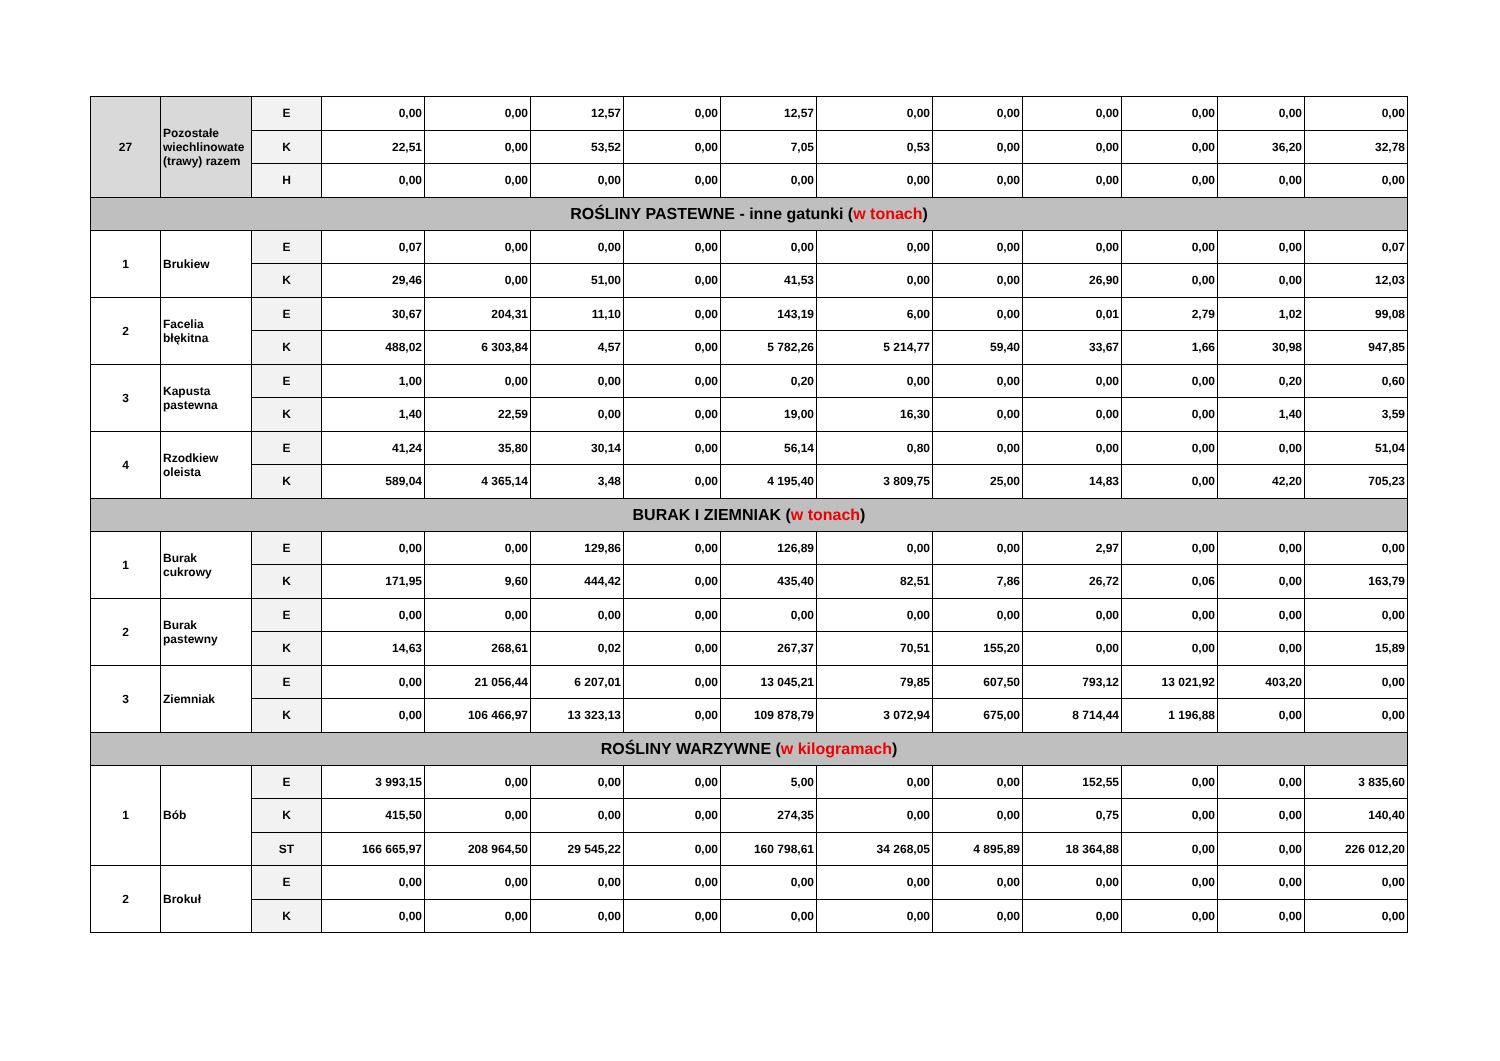| 27 | Pozostałe wiechlinowate (trawy) razem | E | 0,00 | 0,00 | 12,57 | 0,00 | 12,57 | 0,00 | 0,00 | 0,00 | 0,00 | 0,00 | 0,00 |
| | | K | 22,51 | 0,00 | 53,52 | 0,00 | 7,05 | 0,53 | 0,00 | 0,00 | 0,00 | 36,20 | 32,78 |
| | | H | 0,00 | 0,00 | 0,00 | 0,00 | 0,00 | 0,00 | 0,00 | 0,00 | 0,00 | 0,00 | 0,00 |
| ROŚLINY PASTEWNE - inne gatunki ( w tonach ) | | | | | | | | | | | | | |
| 1 | Brukiew | E | 0,07 | 0,00 | 0,00 | 0,00 | 0,00 | 0,00 | 0,00 | 0,00 | 0,00 | 0,00 | 0,07 |
| | | K | 29,46 | 0,00 | 51,00 | 0,00 | 41,53 | 0,00 | 0,00 | 26,90 | 0,00 | 0,00 | 12,03 |
| 2 | Facelia błękitna | E | 30,67 | 204,31 | 11,10 | 0,00 | 143,19 | 6,00 | 0,00 | 0,01 | 2,79 | 1,02 | 99,08 |
| | | K | 488,02 | 6 303,84 | 4,57 | 0,00 | 5 782,26 | 5 214,77 | 59,40 | 33,67 | 1,66 | 30,98 | 947,85 |
| 3 | Kapusta pastewna | E | 1,00 | 0,00 | 0,00 | 0,00 | 0,20 | 0,00 | 0,00 | 0,00 | 0,00 | 0,20 | 0,60 |
| | | K | 1,40 | 22,59 | 0,00 | 0,00 | 19,00 | 16,30 | 0,00 | 0,00 | 0,00 | 1,40 | 3,59 |
| 4 | Rzodkiew oleista | E | 41,24 | 35,80 | 30,14 | 0,00 | 56,14 | 0,80 | 0,00 | 0,00 | 0,00 | 0,00 | 51,04 |
| | | K | 589,04 | 4 365,14 | 3,48 | 0,00 | 4 195,40 | 3 809,75 | 25,00 | 14,83 | 0,00 | 42,20 | 705,23 |
| BURAK I ZIEMNIAK ( w tonach ) | | | | | | | | | | | | | |
| 1 | Burak cukrowy | E | 0,00 | 0,00 | 129,86 | 0,00 | 126,89 | 0,00 | 0,00 | 2,97 | 0,00 | 0,00 | 0,00 |
| | | K | 171,95 | 9,60 | 444,42 | 0,00 | 435,40 | 82,51 | 7,86 | 26,72 | 0,06 | 0,00 | 163,79 |
| 2 | Burak pastewny | E | 0,00 | 0,00 | 0,00 | 0,00 | 0,00 | 0,00 | 0,00 | 0,00 | 0,00 | 0,00 | 0,00 |
| | | K | 14,63 | 268,61 | 0,02 | 0,00 | 267,37 | 70,51 | 155,20 | 0,00 | 0,00 | 0,00 | 15,89 |
| 3 | Ziemniak | E | 0,00 | 21 056,44 | 6 207,01 | 0,00 | 13 045,21 | 79,85 | 607,50 | 793,12 | 13 021,92 | 403,20 | 0,00 |
| | | K | 0,00 | 106 466,97 | 13 323,13 | 0,00 | 109 878,79 | 3 072,94 | 675,00 | 8 714,44 | 1 196,88 | 0,00 | 0,00 |
| ROŚLINY WARZYWNE ( w kilogramach ) | | | | | | | | | | | | | |
| 1 | Bób | E | 3 993,15 | 0,00 | 0,00 | 0,00 | 5,00 | 0,00 | 0,00 | 152,55 | 0,00 | 0,00 | 3 835,60 |
| | | K | 415,50 | 0,00 | 0,00 | 0,00 | 274,35 | 0,00 | 0,00 | 0,75 | 0,00 | 0,00 | 140,40 |
| | | ST | 166 665,97 | 208 964,50 | 29 545,22 | 0,00 | 160 798,61 | 34 268,05 | 4 895,89 | 18 364,88 | 0,00 | 0,00 | 226 012,20 |
| 2 | Brokuł | E | 0,00 | 0,00 | 0,00 | 0,00 | 0,00 | 0,00 | 0,00 | 0,00 | 0,00 | 0,00 | 0,00 |
| | | K | 0,00 | 0,00 | 0,00 | 0,00 | 0,00 | 0,00 | 0,00 | 0,00 | 0,00 | 0,00 | 0,00 |